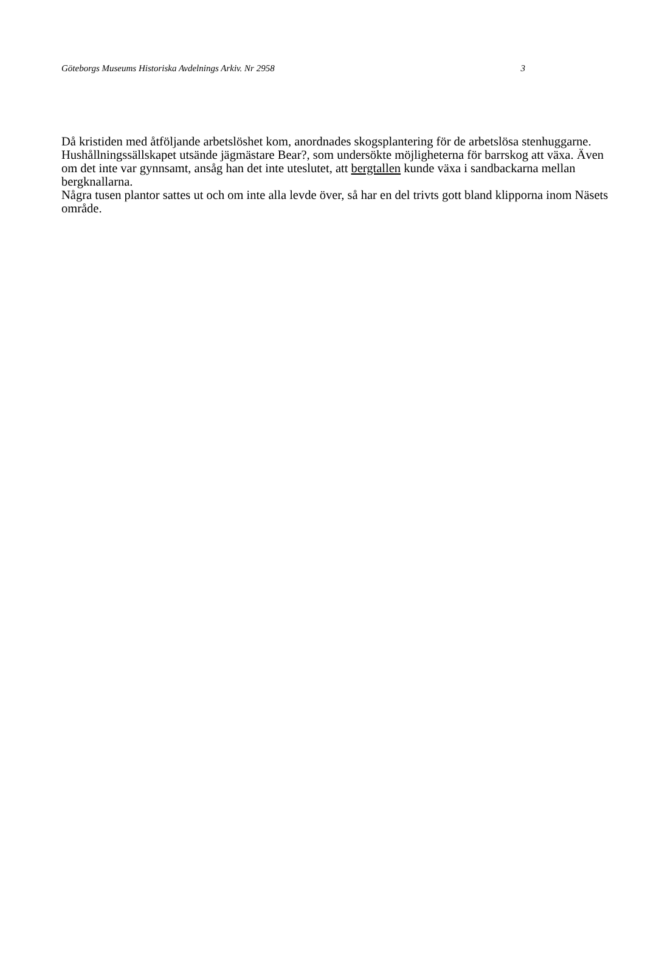Göteborgs Museums Historiska Avdelnings Arkiv. Nr 2958 3
Då kristiden med åtföljande arbetslöshet kom, anordnades skogsplantering för de arbetslösa stenhuggarne. Hushållningssällskapet utsände jägmästare Bear?, som undersökte möjligheterna för barrskog att växa. Även om det inte var gynnsamt, ansåg han det inte uteslutet, att bergtallen kunde växa i sandbackarna mellan bergknallarna.
Några tusen plantor sattes ut och om inte alla levde över, så har en del trivts gott bland klipporna inom Näsets område.